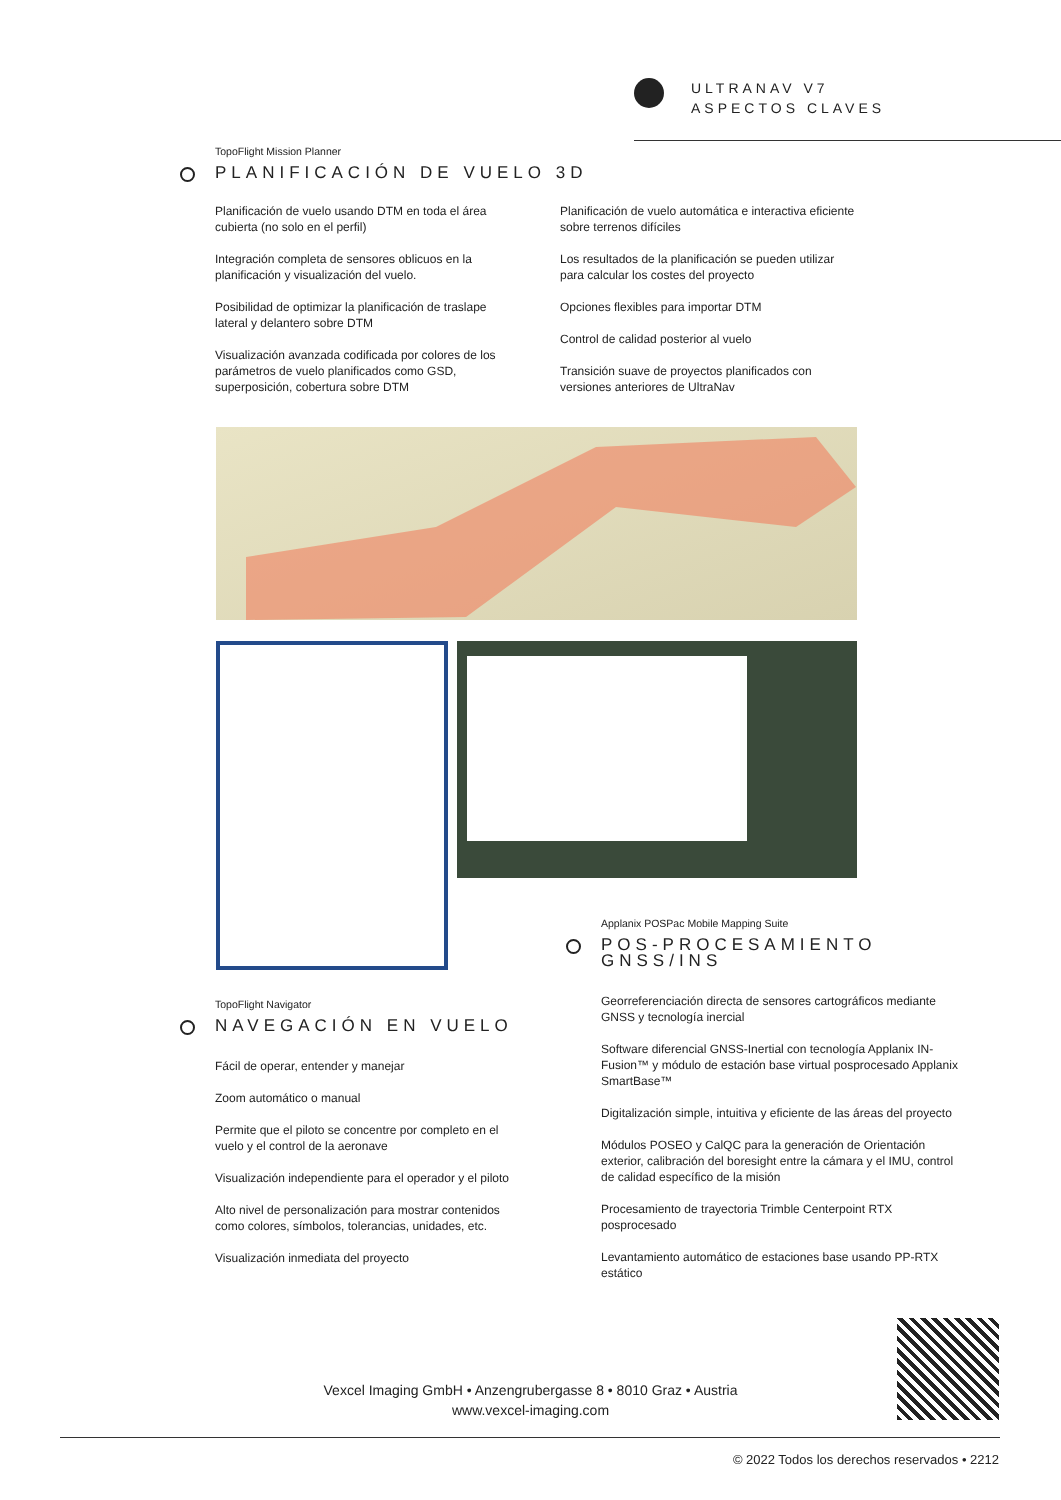ULTRANAV V7
ASPECTOS CLAVES
TopoFlight Mission Planner
PLANIFICACIÓN DE VUELO 3D
Planificación de vuelo usando DTM en toda el área cubierta (no solo en el perfil)
Integración completa de sensores oblicuos en la planificación y visualización del vuelo.
Posibilidad de optimizar la planificación de traslape lateral y delantero sobre DTM
Visualización avanzada codificada por colores de los parámetros de vuelo planificados como GSD, superposición, cobertura sobre DTM
Planificación de vuelo automática e interactiva eficiente sobre terrenos difíciles
Los resultados de la planificación se pueden utilizar para calcular los costes del proyecto
Opciones flexibles para importar DTM
Control de calidad posterior al vuelo
Transición suave de proyectos planificados con versiones anteriores de UltraNav
Applanix POSPac Mobile Mapping Suite
POS-PROCESAMIENTO GNSS/INS
Georreferenciación directa de sensores cartográficos mediante GNSS y tecnología inercial
Software diferencial GNSS-Inertial con tecnología Applanix IN-Fusion™ y módulo de estación base virtual posprocesado Applanix SmartBase™
Digitalización simple, intuitiva y eficiente de las áreas del proyecto
Módulos POSEO y CalQC para la generación de Orientación exterior, calibración del boresight entre la cámara y el IMU, control de calidad específico de la misión
Procesamiento de trayectoria Trimble Centerpoint RTX posprocesado
Levantamiento automático de estaciones base usando PP-RTX estático
TopoFlight Navigator
NAVEGACIÓN EN VUELO
Fácil de operar, entender y manejar
Zoom automático o manual
Permite que el piloto se concentre por completo en el vuelo y el control de la aeronave
Visualización independiente para el operador y el piloto
Alto nivel de personalización para mostrar contenidos como colores, símbolos, tolerancias, unidades, etc.
Visualización inmediata del proyecto
Vexcel Imaging GmbH • Anzengrubergasse 8 • 8010 Graz • Austria
www.vexcel-imaging.com
© 2022 Todos los derechos reservados • 2212